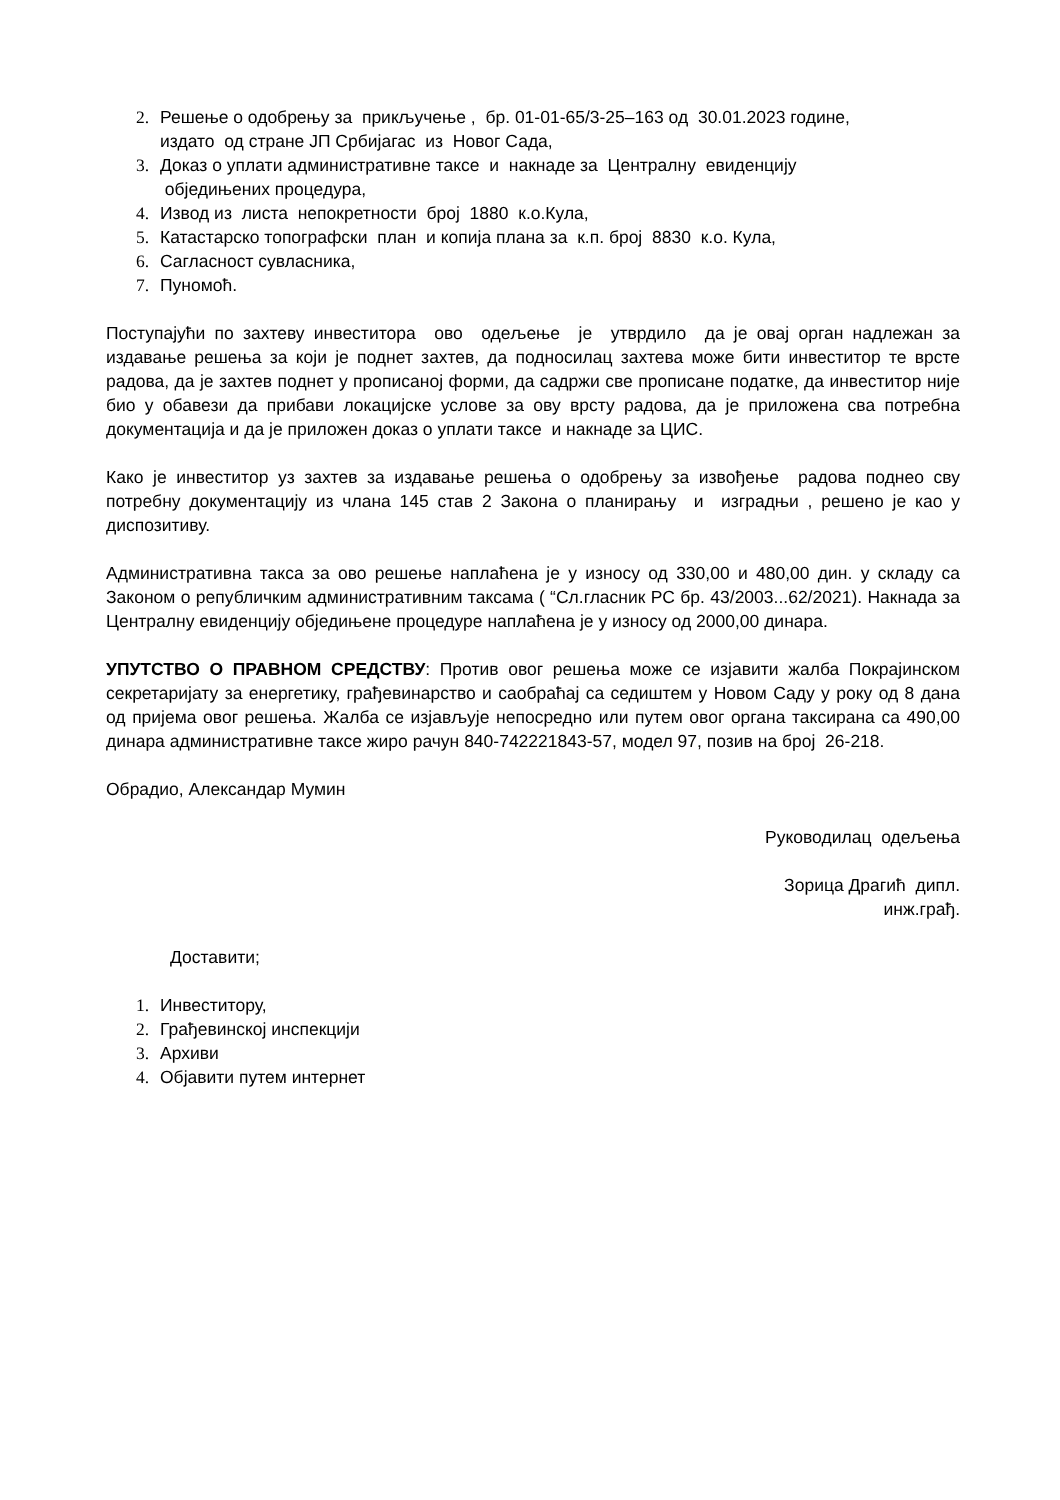2. Решење о одобрењу за прикључење , бр. 01-01-65/3-25–163 од 30.01.2023 године,
издато од стране ЈП Србијагас из Новог Сада,
3. Доказ о уплати административне таксе и накнаде за Централну евиденцију
обједињених процедура,
4. Извод из листа непокретности број 1880 к.о.Кула,
5. Катастарско топографски план и копија плана за к.п. број 8830 к.о. Кула,
6. Сагласност сувласника,
7. Пуномоћ.
Поступајући по захтеву инвеститора ово одељење је утврдило да је овај орган надлежан за издавање решења за који је поднет захтев, да подносилац захтева може бити инвеститор те врсте радова, да је захтев поднет у прописаној форми, да садржи све прописане податке, да инвеститор није био у обавези да прибави локацијске услове за ову врсту радова, да је приложена сва потребна документација и да је приложен доказ о уплати таксе и накнаде за ЦИС.
Како је инвеститор уз захтев за издавање решења о одобрењу за извођење радова поднео сву потребну документацију из члана 145 став 2 Закона о планирању и изградњи , решено је као у диспозитиву.
Административна такса за ово решење наплаћена је у износу од 330,00 и 480,00 дин. у складу са Законом о републичким административним таксама ( “Сл.гласник РС бр. 43/2003...62/2021). Накнада за Централну евиденцију обједињене процедуре наплаћена је у износу од 2000,00 динара.
УПУТСТВО О ПРАВНОМ СРЕДСТВУ: Против овог решења може се изјавити жалба Покрајинском секретаријату за енергетику, грађевинарство и саобраћај са седиштем у Новом Саду у року од 8 дана од пријема овог решења. Жалба се изјављује непосредно или путем овог органа таксирана са 490,00 динара административне таксе жиро рачун 840-742221843-57, модел 97, позив на број 26-218.
Обрадио, Александар Мумин
Руководилац одељења
Зорица Драгић дипл.
инж.грађ.
Достави­ти;
1. Инвеститору,
2. Грађевинској инспекцији
3. Архиви
4. Објавити путем интернет